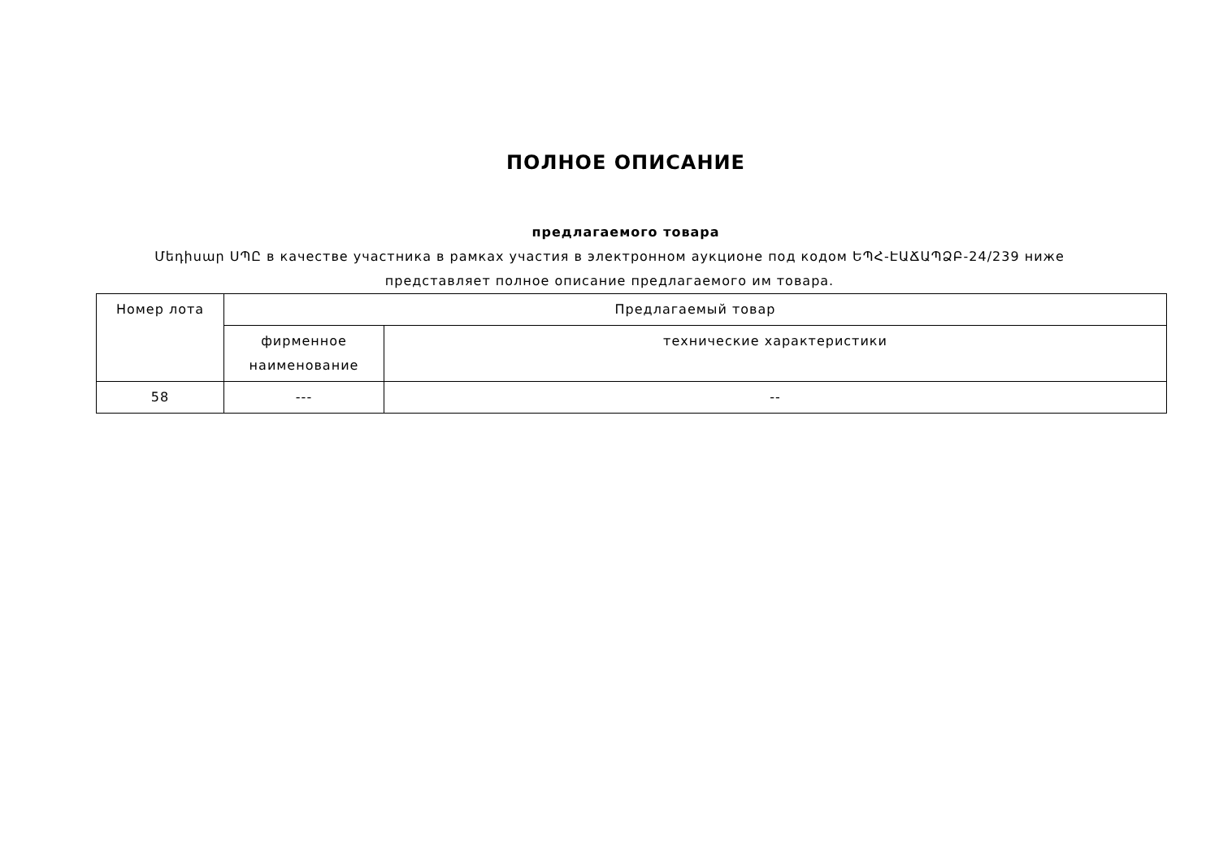ПОЛНОЕ ОПИСАНИЕ
предлагаемого товара
Մեդիսար ՍՊԸ в качестве участника в рамках участия в электронном аукционе под кодом ԵՊՀ-ԷԱՃԱՊՁԲ-24/239 ниже представляет полное описание предлагаемого им товара.
| Номер лота | Предлагаемый товар | |
| --- | --- | --- |
| | фирменное наименование | технические характеристики |
| 58 | --- | -- |